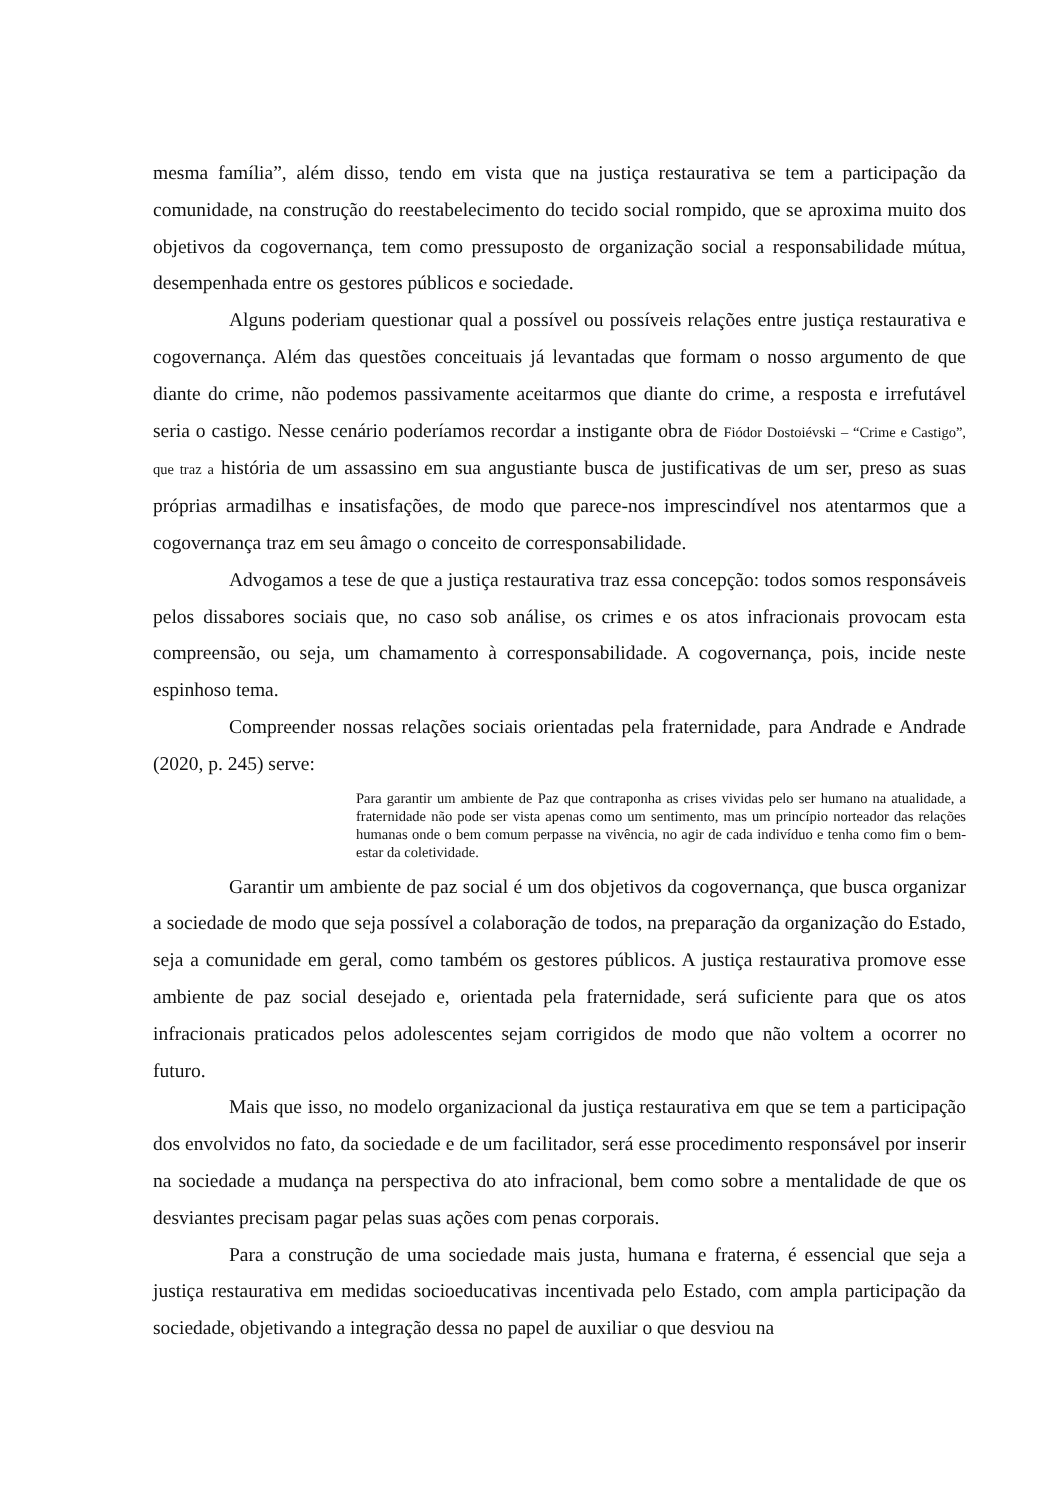mesma família”, além disso, tendo em vista que na justiça restaurativa se tem a participação da comunidade, na construção do reestabelecimento do tecido social rompido, que se aproxima muito dos objetivos da cogovernança, tem como pressuposto de organização social a responsabilidade mútua, desempenhada entre os gestores públicos e sociedade.
Alguns poderiam questionar qual a possível ou possíveis relações entre justiça restaurativa e cogovernança. Além das questões conceituais já levantadas que formam o nosso argumento de que diante do crime, não podemos passivamente aceitarmos que diante do crime, a resposta e irrefutável seria o castigo. Nesse cenário poderíamos recordar a instigante obra de Fiódor Dostoiévski – “Crime e Castigo”, que traz a história de um assassino em sua angustiante busca de justificativas de um ser, preso as suas próprias armadilhas e insatisfações, de modo que parece-nos imprescindível nos atentarmos que a cogovernança traz em seu âmago o conceito de corresponsabilidade.
Advogamos a tese de que a justiça restaurativa traz essa concepção: todos somos responsáveis pelos dissabores sociais que, no caso sob análise, os crimes e os atos infracionais provocam esta compreensão, ou seja, um chamamento à corresponsabilidade. A cogovernança, pois, incide neste espinhoso tema.
Compreender nossas relações sociais orientadas pela fraternidade, para Andrade e Andrade (2020, p. 245) serve:
Para garantir um ambiente de Paz que contraponha as crises vividas pelo ser humano na atualidade, a fraternidade não pode ser vista apenas como um sentimento, mas um princípio norteador das relações humanas onde o bem comum perpasse na vivência, no agir de cada indivíduo e tenha como fim o bem-estar da coletividade.
Garantir um ambiente de paz social é um dos objetivos da cogovernança, que busca organizar a sociedade de modo que seja possível a colaboração de todos, na preparação da organização do Estado, seja a comunidade em geral, como também os gestores públicos. A justiça restaurativa promove esse ambiente de paz social desejado e, orientada pela fraternidade, será suficiente para que os atos infracionais praticados pelos adolescentes sejam corrigidos de modo que não voltem a ocorrer no futuro.
Mais que isso, no modelo organizacional da justiça restaurativa em que se tem a participação dos envolvidos no fato, da sociedade e de um facilitador, será esse procedimento responsável por inserir na sociedade a mudança na perspectiva do ato infracional, bem como sobre a mentalidade de que os desviantes precisam pagar pelas suas ações com penas corporais.
Para a construção de uma sociedade mais justa, humana e fraterna, é essencial que seja a justiça restaurativa em medidas socioeducativas incentivada pelo Estado, com ampla participação da sociedade, objetivando a integração dessa no papel de auxiliar o que desviou na